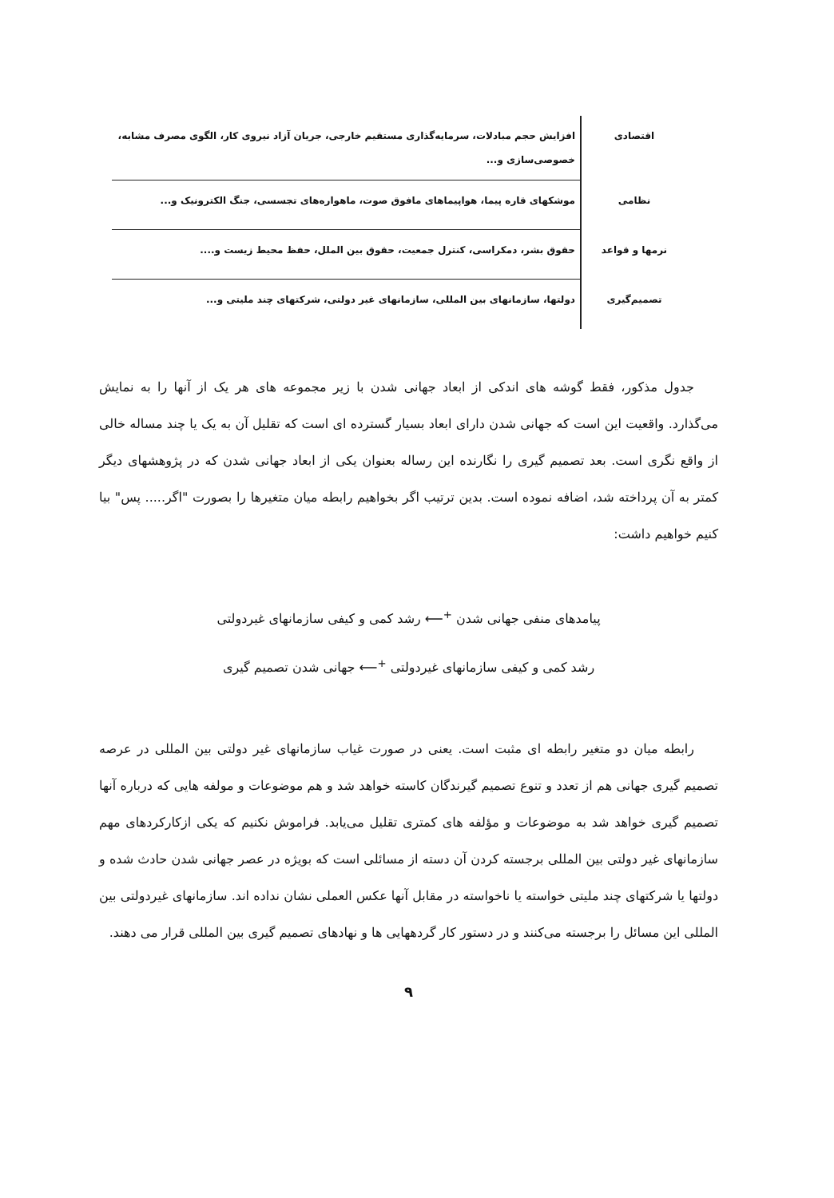| اقتصادی | افزایش حجم مبادلات، سرمایه‌گذاری مستقیم خارجی، جریان آزاد نیروی کار، الگوی مصرف مشابه، خصوصی‌سازی و... |
| نظامی | موشکهای قاره پیما، هواپیماهای مافوق صوت، ماهواره‌های تجسسی، جنگ الکترونیک و... |
| نرمها و قواعد | حقوق بشر، دمکراسی، کنترل جمعیت، حقوق بین الملل، حفظ محیط زیست و.... |
| تصمیم‌گیری | دولتها، سازمانهای بین المللی، سازمانهای غیر دولتی، شرکتهای چند ملیتی و... |
جدول مذکور، فقط گوشه های اندکی از ابعاد جهانی شدن با زیر مجموعه های هر یک از آنها را به نمایش می‌گذارد. واقعیت این است که جهانی شدن دارای ابعاد بسیار گسترده ای است که تقلیل آن به یک یا چند مساله خالی از واقع نگری است. بعد تصمیم گیری را نگارنده این رساله بعنوان یکی از ابعاد جهانی شدن که در پژوهشهای دیگر کمتر به آن پرداخته شد، اضافه نموده است. بدین ترتیب اگر بخواهیم رابطه میان متغیرها را بصورت "اگر..... پس" بیا کنیم خواهیم داشت:
پیامدهای منفی جهانی شدن <sup>+</sup>⟵ رشد کمی و کیفی سازمانهای غیردولتی
رشد کمی و کیفی سازمانهای غیردولتی <sup>+</sup>⟵ جهانی شدن تصمیم گیری
رابطه میان دو متغیر رابطه ای مثبت است. یعنی در صورت غیاب سازمانهای غیر دولتی بین المللی در عرصه تصمیم گیری جهانی هم از تعدد و تنوع تصمیم گیرندگان کاسته خواهد شد و هم موضوعات و مولفه هایی که درباره آنها تصمیم گیری خواهد شد به موضوعات و مؤلفه های کمتری تقلیل می‌یابد. فراموش نکنیم که یکی ازکارکردهای مهم سازمانهای غیر دولتی بین المللی برجسته کردن آن دسته از مسائلی است که بویژه در عصر جهانی شدن حادث شده و دولتها یا شرکتهای چند ملیتی خواسته یا ناخواسته در مقابل آنها عکس العملی نشان نداده اند. سازمانهای غیردولتی بین المللی این مسائل را برجسته می‌کنند و در دستور کار گردههایی ها و نهادهای تصمیم گیری بین المللی قرار می دهند.
۹